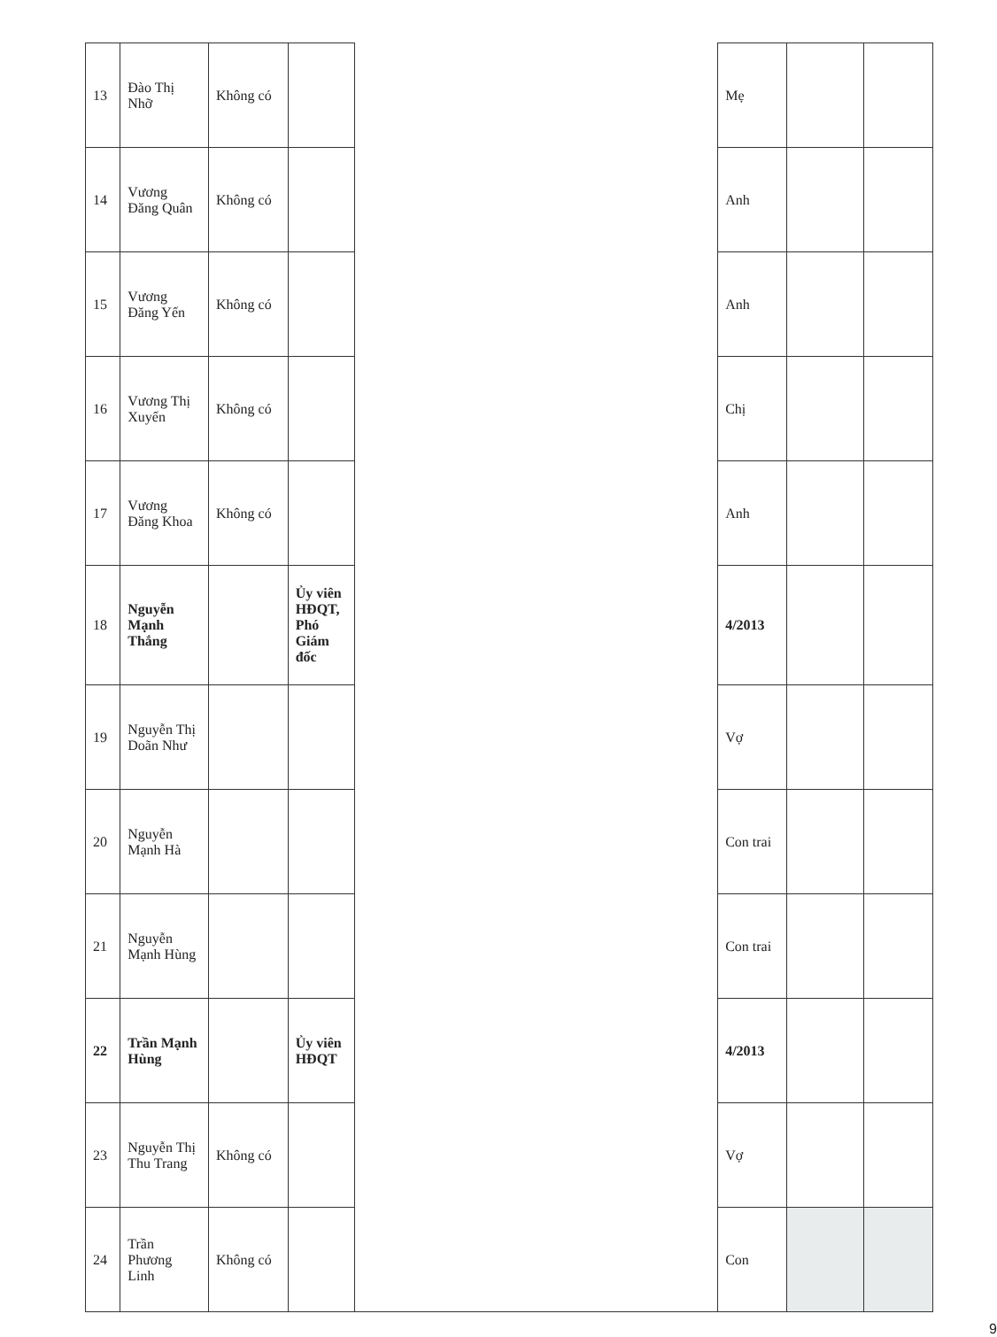| 13 | Đào Thị Nhỡ | Không có | | | Mẹ | | |
| 14 | Vương Đăng Quân | Không có | | | Anh | | |
| 15 | Vương Đăng Yến | Không có | | | Anh | | |
| 16 | Vương Thị Xuyến | Không có | | | Chị | | |
| 17 | Vương Đăng Khoa | Không có | | | Anh | | |
| 18 | Nguyễn Mạnh Thắng | | Ủy viên HĐQT, Phó Giám đốc | | 4/2013 | | |
| 19 | Nguyễn Thị Doãn Như | | | | Vợ | | |
| 20 | Nguyễn Mạnh Hà | | | | Con trai | | |
| 21 | Nguyễn Mạnh Hùng | | | | Con trai | | |
| 22 | Trần Mạnh Hùng | | Ủy viên HĐQT | | 4/2013 | | |
| 23 | Nguyễn Thị Thu Trang | Không có | | | Vợ | | |
| 24 | Trần Phương Linh | Không có | | | Con | | |
9